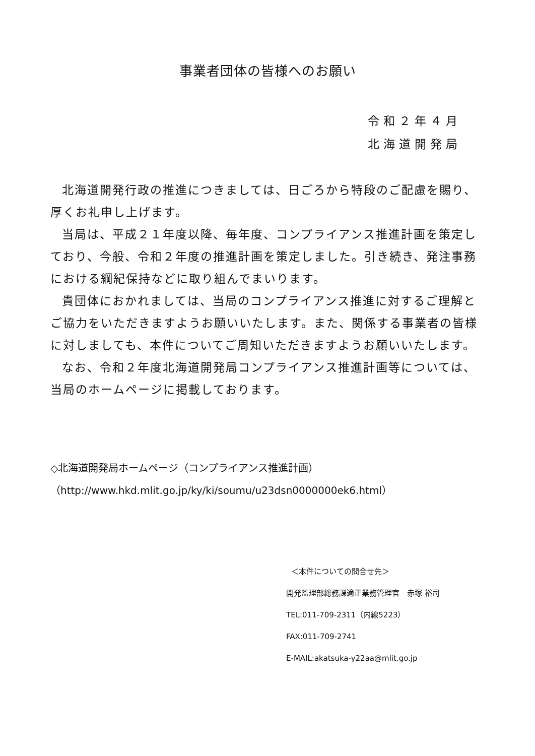事業者団体の皆様へのお願い
令和２年４月
北海道開発局
北海道開発行政の推進につきましては、日ごろから特段のご配慮を賜り、厚くお礼申し上げます。
当局は、平成２１年度以降、毎年度、コンプライアンス推進計画を策定しており、今般、令和２年度の推進計画を策定しました。引き続き、発注事務における綱紀保持などに取り組んでまいります。
貴団体におかれましては、当局のコンプライアンス推進に対するご理解とご協力をいただきますようお願いいたします。また、関係する事業者の皆様に対しましても、本件についてご周知いただきますようお願いいたします。
なお、令和２年度北海道開発局コンプライアンス推進計画等については、当局のホームページに掲載しております。
◇北海道開発局ホームページ（コンプライアンス推進計画）
（http://www.hkd.mlit.go.jp/ky/ki/soumu/u23dsn0000000ek6.html）
＜本件についての問合せ先＞
開発監理部総務課適正業務管理官　赤塚 裕司
TEL:011-709-2311（内線5223）
FAX:011-709-2741
E-MAIL:akatsuka-y22aa@mlit.go.jp